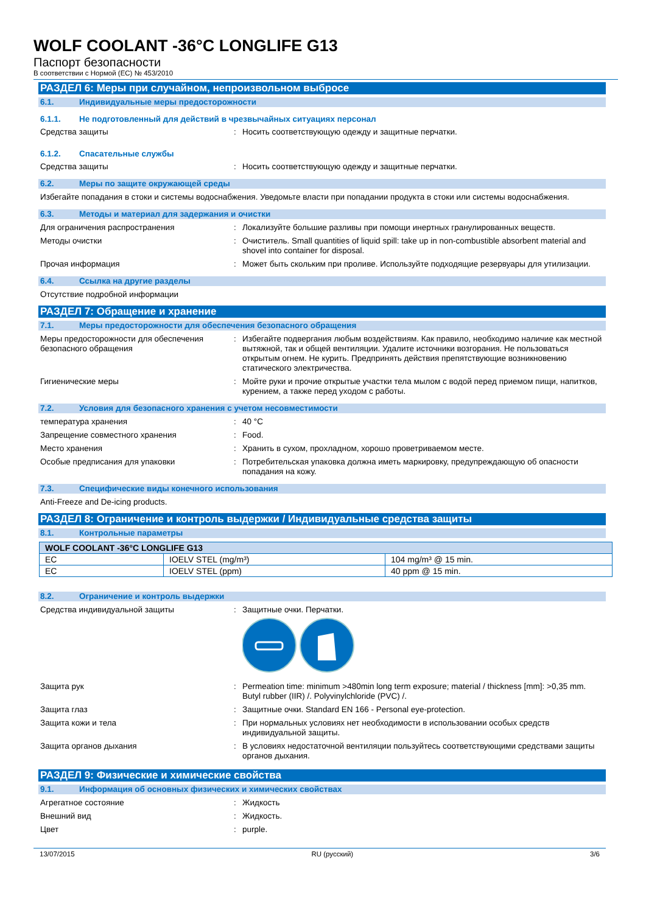WOLF COOLANT -36°C LONGLIFE G13
Паспорт безопасности
В соответствии с Нормой (EC) № 453/2010
РАЗДЕЛ 6: Меры при случайном, непроизвольном выбросе
6.1. Индивидуальные меры предосторожности
6.1.1. Не подготовленный для действий в чрезвычайных ситуациях персонал
Средства защиты : Носить соответствующую одежду и защитные перчатки.
6.1.2. Спасательные службы
Средства защиты : Носить соответствующую одежду и защитные перчатки.
6.2. Меры по защите окружающей среды
Избегайте попадания в стоки и системы водоснабжения. Уведомьте власти при попадании продукта в стоки или системы водоснабжения.
6.3. Методы и материал для задержания и очистки
Для ограничения распространения : Локализуйте большие разливы при помощи инертных гранулированных веществ.
Методы очистки : Очиститель. Small quantities of liquid spill: take up in non-combustible absorbent material and shovel into container for disposal.
Прочая информация : Может быть скольким при проливе. Используйте подходящие резервуары для утилизации.
6.4. Ссылка на другие разделы
Отсутствие подробной информации
РАЗДЕЛ 7: Обращение и хранение
7.1. Меры предосторожности для обеспечения безопасного обращения
Меры предосторожности для обеспечения безопасного обращения
: Избегайте подвергания любым воздействиям. Как правило, необходимо наличие как местной вытяжной, так и общей вентиляции. Удалите источники возгорания. Не пользоваться открытым огнем. Не курить. Предпринять действия препятствующие возникновению статического электричества.
Гигиенические меры : Мойте руки и прочие открытые участки тела мылом с водой перед приемом пищи, напитков, курением, а также перед уходом с работы.
7.2. Условия для безопасного хранения с учетом несовместимости
температура хранения : 40 °C
Запрещение совместного хранения : Food.
Место хранения : Хранить в сухом, прохладном, хорошо проветриваемом месте.
Особые предписания для упаковки : Потребительская упаковка должна иметь маркировку, предупреждающую об опасности попадания на кожу.
7.3. Специфические виды конечного использования
Anti-Freeze and De-icing products.
РАЗДЕЛ 8: Ограничение и контроль выдержки / Индивидуальные средства защиты
8.1. Контрольные параметры
| WOLF COOLANT -36°C LONGLIFE G13 | | |
| --- | --- | --- |
| EC | IOELV STEL (mg/m³) | 104 mg/m³ @ 15 min. |
| EC | IOELV STEL (ppm) | 40 ppm @ 15 min. |
8.2. Ограничение и контроль выдержки
Средства индивидуальной защиты : Защитные очки. Перчатки.
Защита рук : Permeation time: minimum >480min long term exposure; material / thickness [mm]: >0,35 mm. Butyl rubber (IIR) /. Polyvinylchloride (PVC) /.
Защита глаз : Защитные очки. Standard EN 166 - Personal eye-protection.
Защита кожи и тела : При нормальных условиях нет необходимости в использовании особых средств индивидуальной защиты.
Защита органов дыхания : В условиях недостаточной вентиляции пользуйтесь соответствующими средствами защиты органов дыхания.
РАЗДЕЛ 9: Физические и химические свойства
9.1. Информация об основных физических и химических свойствах
Агрегатное состояние : Жидкость
Внешний вид : Жидкость.
Цвет : purple.
13/07/2015 RU (русский) 3/6